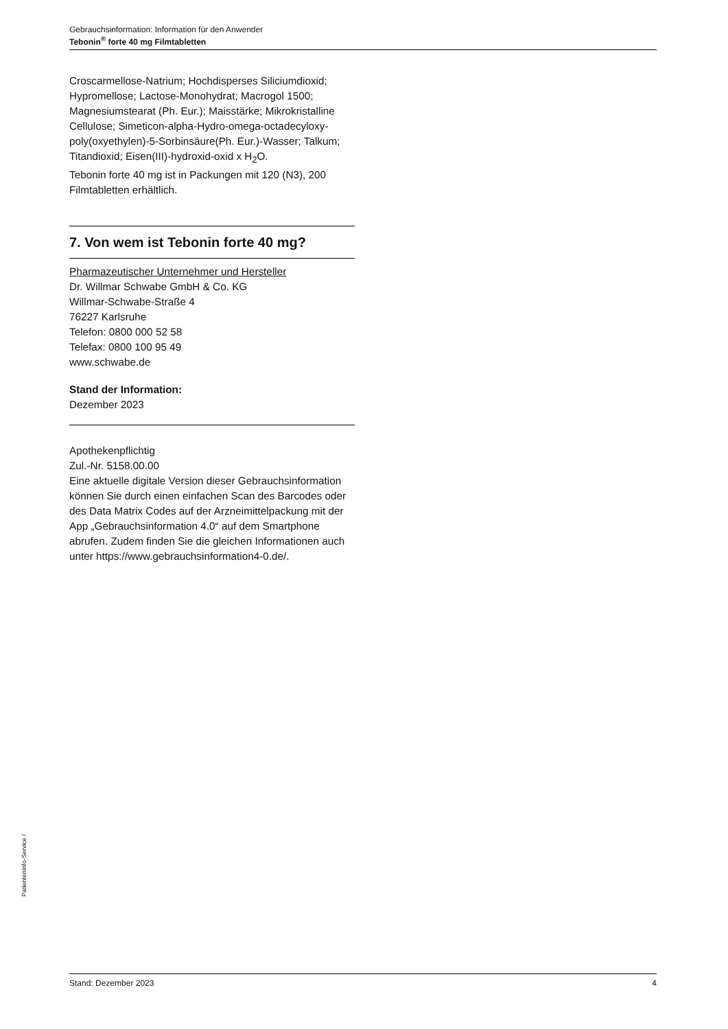Gebrauchsinformation: Information für den Anwender
Tebonin<sup>®</sup> forte 40 mg Filmtabletten
Croscarmellose-Natrium; Hochdisperses Siliciumdioxid; Hypromellose; Lactose-Monohydrat; Macrogol 1500; Magnesiumstearat (Ph. Eur.); Maisstärke; Mikrokristalline Cellulose; Simeticon-alpha-Hydro-omega-octadecyloxy-poly(oxyethylen)-5-Sorbinsäure(Ph. Eur.)-Wasser; Talkum; Titandioxid; Eisen(III)-hydroxid-oxid x H<sub>2</sub>O.
Tebonin forte 40 mg ist in Packungen mit 120 (N3), 200 Filmtabletten erhältlich.
7. Von wem ist Tebonin forte 40 mg?
Pharmazeutischer Unternehmer und Hersteller
Dr. Willmar Schwabe GmbH & Co. KG
Willmar-Schwabe-Straße 4
76227 Karlsruhe
Telefon: 0800 000 52 58
Telefax: 0800 100 95 49
www.schwabe.de
Stand der Information:
Dezember 2023
Apothekenpflichtig
Zul.-Nr. 5158.00.00
Eine aktuelle digitale Version dieser Gebrauchsinformation können Sie durch einen einfachen Scan des Barcodes oder des Data Matrix Codes auf der Arzneimittelpackung mit der App „Gebrauchsinformation 4.0“ auf dem Smartphone abrufen. Zudem finden Sie die gleichen Informationen auch unter https://www.gebrauchsinformation4-0.de/.
PatientenInfo-Service /
Stand: Dezember 2023 4